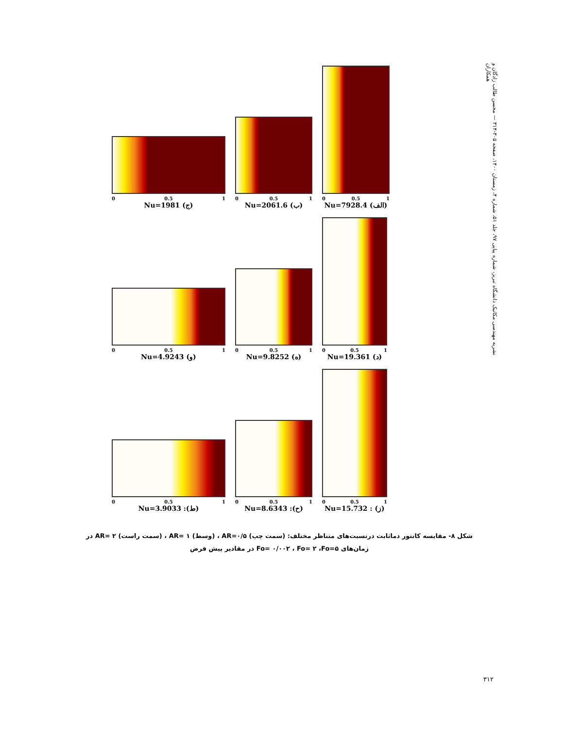نشریه مهندسی مکانیک دانشگاه تبریز، شماره پیاپی ۹۷، جلد ۵۱، شماره ۴، زمستان ۱۴۰۰، صفحه ۳۰۵-۳۱۴ — محسن طالب زادگان و همکاران
0 0.5 1
Nu=1981 (ج)
0 0.5 1
Nu=2061.6 (ب)
0 0.5 1
Nu=7928.4 (الف)
0 0.5 1
Nu=4.9243 (و)
0 0.5 1
Nu=9.8252 (ه)
0 0.5 1
Nu=19.361 (د)
0 0.5 1
Nu=3.9033 :(ط)
0 0.5 1
Nu=8.6343 :(ح)
0 0.5 1
Nu=15.732 : (ز)
شکل ۸- مقایسه کانتور دماثابت درنسبت‌های متناظر مختلف: (سمت چپ) AR=۰/۵ ، (وسط) AR= ۱ ، (سمت راست) AR= ۲ در زمان‌های Fo= ۰/۰۰۲ ، Fo= ۲ ،Fo=۵ در مقادیر پیش فرض
۳۱۲